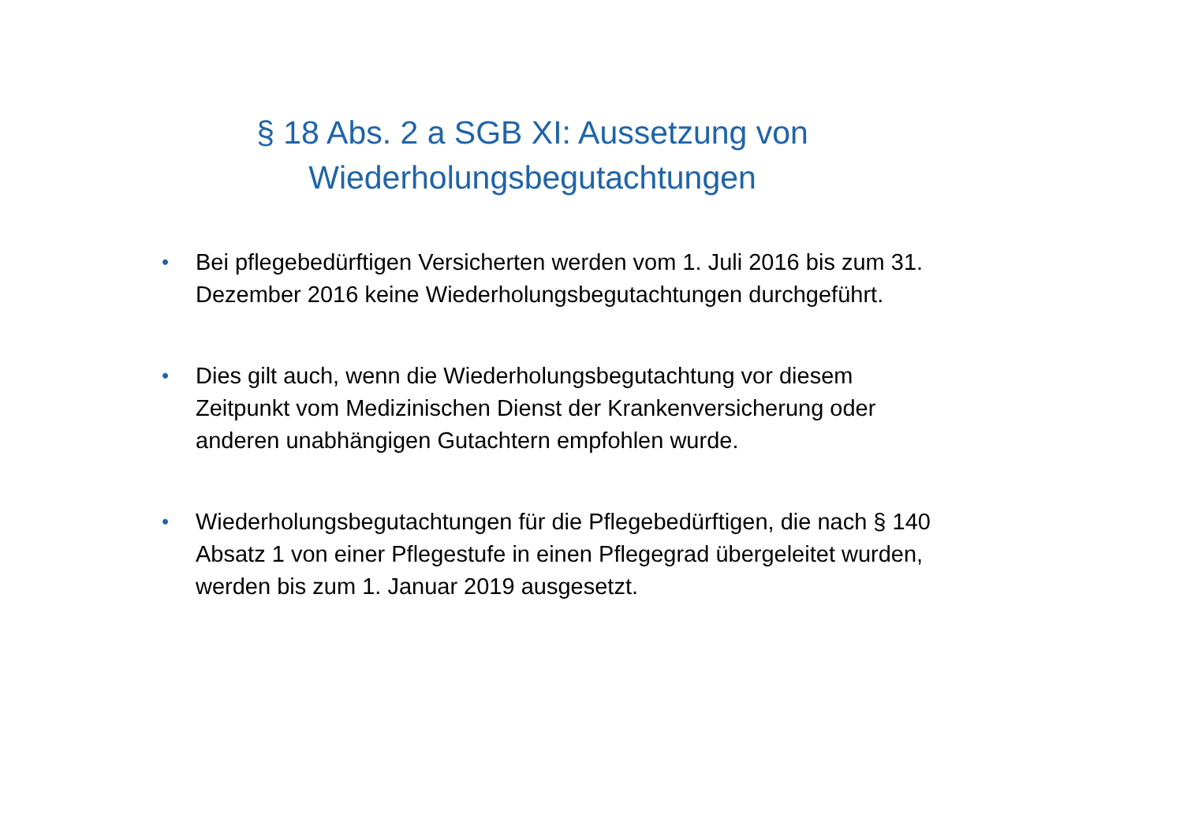§ 18 Abs. 2 a SGB XI: Aussetzung von
Wiederholungsbegutachtungen
• Bei pflegebedürftigen Versicherten werden vom 1. Juli 2016 bis zum 31. Dezember 2016 keine Wiederholungsbegutachtungen durchgeführt.
• Dies gilt auch, wenn die Wiederholungsbegutachtung vor diesem Zeitpunkt vom Medizinischen Dienst der Krankenversicherung oder anderen unabhängigen Gutachtern empfohlen wurde.
• Wiederholungsbegutachtungen für die Pflegebedürftigen, die nach § 140 Absatz 1 von einer Pflegestufe in einen Pflegegrad übergeleitet wurden, werden bis zum 1. Januar 2019 ausgesetzt.